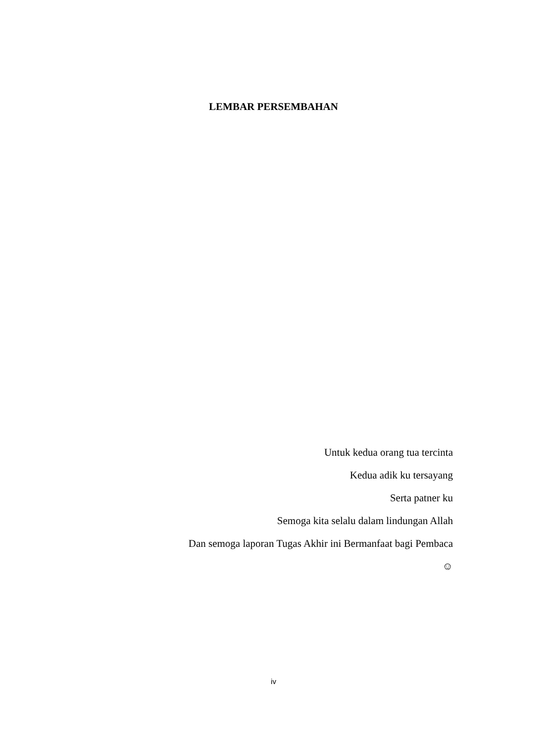LEMBAR PERSEMBAHAN
Untuk kedua orang tua tercinta
Kedua adik ku tersayang
Serta patner ku
Semoga kita selalu dalam lindungan Allah
Dan semoga laporan Tugas Akhir ini Bermanfaat bagi Pembaca
☺
iv